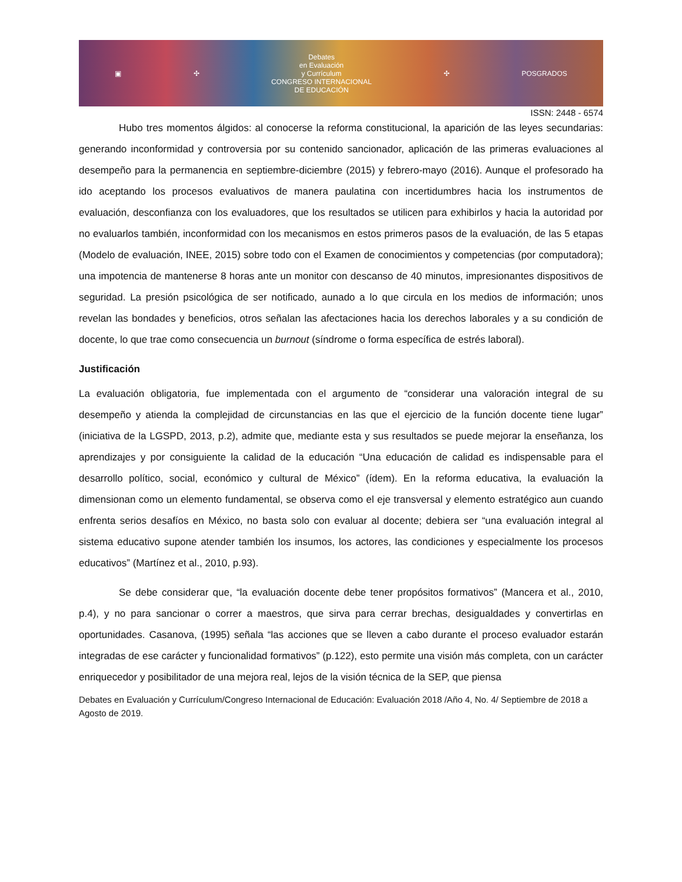▣ ✣
Debates
en Evaluación
y Currículum
CONGRESO INTERNACIONAL
DE EDUCACIÓN
✣ POSGRADOS
ISSN: 2448 - 6574
Hubo tres momentos álgidos: al conocerse la reforma constitucional, la aparición de las leyes secundarias: generando inconformidad y controversia por su contenido sancionador, aplicación de las primeras evaluaciones al desempeño para la permanencia en septiembre-diciembre (2015) y febrero-mayo (2016). Aunque el profesorado ha ido aceptando los procesos evaluativos de manera paulatina con incertidumbres hacia los instrumentos de evaluación, desconfianza con los evaluadores, que los resultados se utilicen para exhibirlos y hacia la autoridad por no evaluarlos también, inconformidad con los mecanismos en estos primeros pasos de la evaluación, de las 5 etapas (Modelo de evaluación, INEE, 2015) sobre todo con el Examen de conocimientos y competencias (por computadora); una impotencia de mantenerse 8 horas ante un monitor con descanso de 40 minutos, impresionantes dispositivos de seguridad. La presión psicológica de ser notificado, aunado a lo que circula en los medios de información; unos revelan las bondades y beneficios, otros señalan las afectaciones hacia los derechos laborales y a su condición de docente, lo que trae como consecuencia un burnout (síndrome o forma específica de estrés laboral).
Justificación
La evaluación obligatoria, fue implementada con el argumento de “considerar una valoración integral de su desempeño y atienda la complejidad de circunstancias en las que el ejercicio de la función docente tiene lugar” (iniciativa de la LGSPD, 2013, p.2), admite que, mediante esta y sus resultados se puede mejorar la enseñanza, los aprendizajes y por consiguiente la calidad de la educación “Una educación de calidad es indispensable para el desarrollo político, social, económico y cultural de México” (ídem). En la reforma educativa, la evaluación la dimensionan como un elemento fundamental, se observa como el eje transversal y elemento estratégico aun cuando enfrenta serios desafíos en México, no basta solo con evaluar al docente; debiera ser “una evaluación integral al sistema educativo supone atender también los insumos, los actores, las condiciones y especialmente los procesos educativos” (Martínez et al., 2010, p.93).
Se debe considerar que, “la evaluación docente debe tener propósitos formativos” (Mancera et al., 2010, p.4), y no para sancionar o correr a maestros, que sirva para cerrar brechas, desigualdades y convertirlas en oportunidades. Casanova, (1995) señala “las acciones que se lleven a cabo durante el proceso evaluador estarán integradas de ese carácter y funcionalidad formativos” (p.122), esto permite una visión más completa, con un carácter enriquecedor y posibilitador de una mejora real, lejos de la visión técnica de la SEP, que piensa
Debates en Evaluación y Currículum/Congreso Internacional de Educación: Evaluación 2018 /Año 4, No. 4/ Septiembre de 2018 a Agosto de 2019.